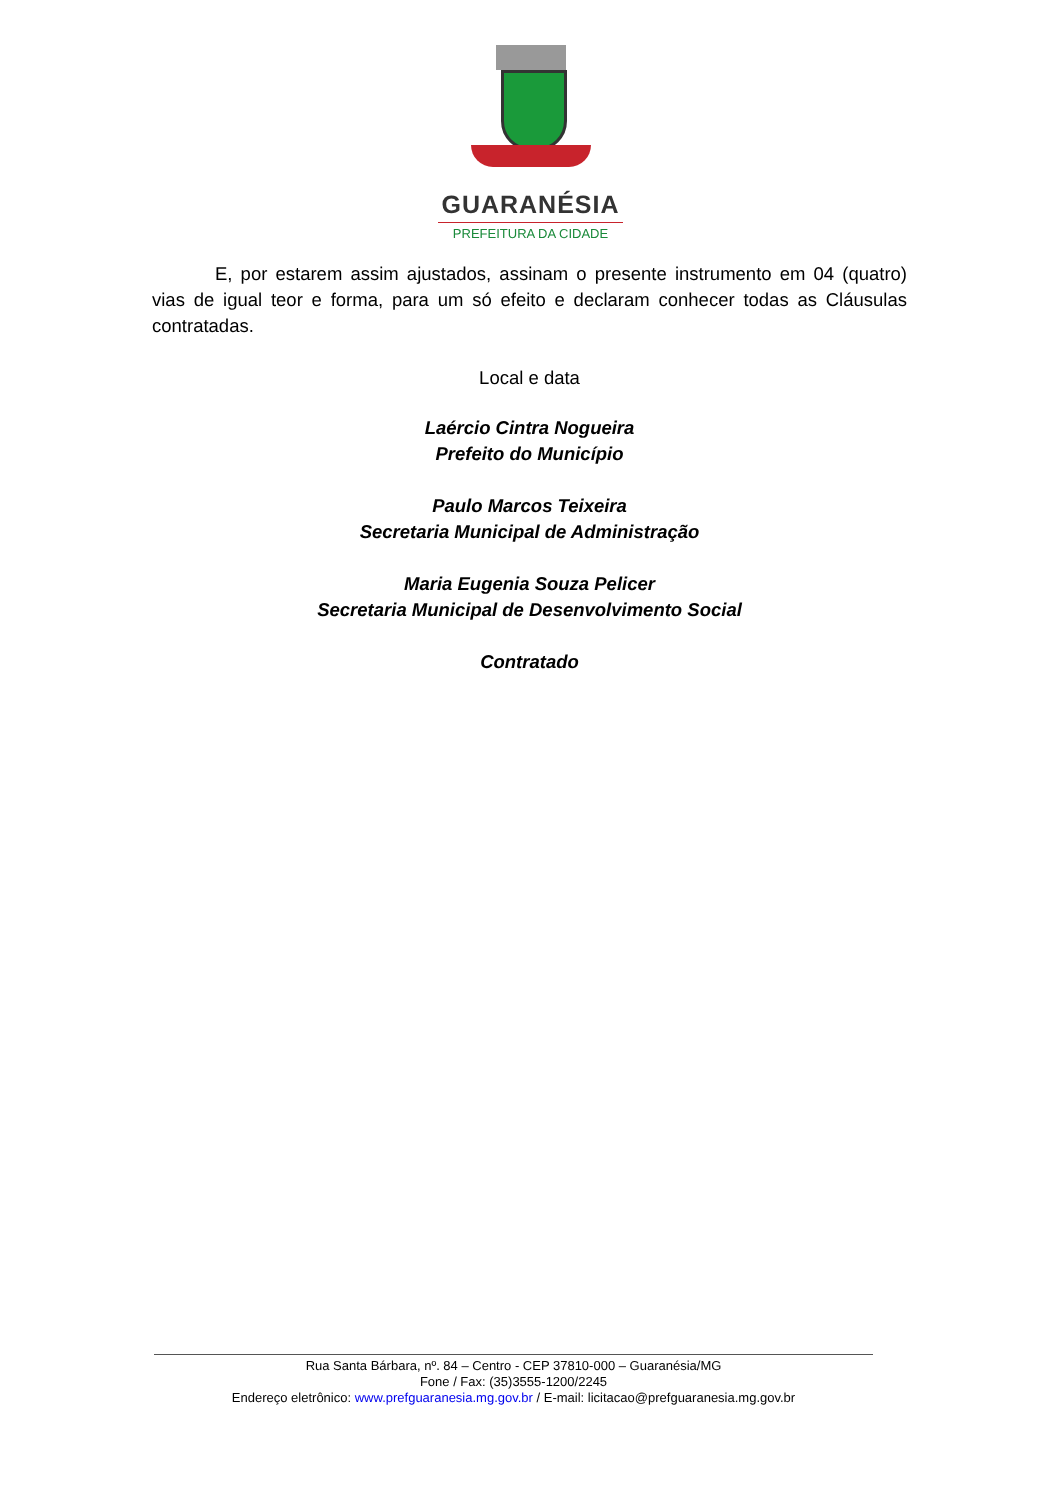GUARANÉSIA
PREFEITURA DA CIDADE
E, por estarem assim ajustados, assinam o presente instrumento em 04 (quatro) vias de igual teor e forma, para um só efeito e declaram conhecer todas as Cláusulas contratadas.
Local e data
Laércio Cintra Nogueira
Prefeito do Município
Paulo Marcos Teixeira
Secretaria Municipal de Administração
Maria Eugenia Souza Pelicer
Secretaria Municipal de Desenvolvimento Social
Contratado
Rua Santa Bárbara, nº. 84 – Centro - CEP 37810-000 – Guaranésia/MG
Fone / Fax: (35)3555-1200/2245
Endereço eletrônico: www.prefguaranesia.mg.gov.br / E-mail: licitacao@prefguaranesia.mg.gov.br